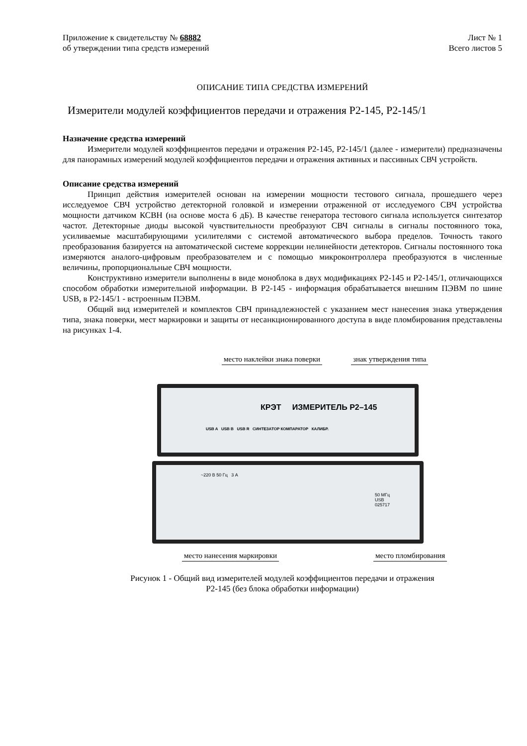Приложение к свидетельству № 68882
об утверждении типа средств измерений
Лист № 1
Всего листов 5
ОПИСАНИЕ ТИПА СРЕДСТВА ИЗМЕРЕНИЙ
Измерители модулей коэффициентов передачи и отражения Р2-145, Р2-145/1
Назначение средства измерений
Измерители модулей коэффициентов передачи и отражения Р2-145, Р2-145/1 (далее - измерители) предназначены для панорамных измерений модулей коэффициентов передачи и отражения активных и пассивных СВЧ устройств.
Описание средства измерений
Принцип действия измерителей основан на измерении мощности тестового сигнала, прошедшего через исследуемое СВЧ устройство детекторной головкой и измерении отраженной от исследуемого СВЧ устройства мощности датчиком КСВН (на основе моста 6 дБ). В качестве генератора тестового сигнала используется синтезатор частот. Детекторные диоды высокой чувствительности преобразуют СВЧ сигналы в сигналы постоянного тока, усиливаемые масштабирующими усилителями с системой автоматического выбора пределов. Точность такого преобразования базируется на автоматической системе коррекции нелинейности детекторов. Сигналы постоянного тока измеряются аналого-цифровым преобразователем и с помощью микроконтроллера преобразуются в численные величины, пропорциональные СВЧ мощности.
Конструктивно измерители выполнены в виде моноблока в двух модификациях Р2-145 и Р2-145/1, отличающихся способом обработки измерительной информации. В Р2-145 - информация обрабатывается внешним ПЭВМ по шине USB, в Р2-145/1 - встроенным ПЭВМ.
Общий вид измерителей и комплектов СВЧ принадлежностей с указанием мест нанесения знака утверждения типа, знака поверки, мест маркировки и защиты от несанкционированного доступа в виде пломбирования представлены на рисунках 1-4.
место наклейки знака поверки знак утверждения типа
КРЭТ ИЗМЕРИТЕЛЬ Р2–145
USB A USB B USB R СИНТЕЗАТОР КОМПАРАТОР КАЛИБР.
~220 В 50 Гц 3 А
50 МГц
USB
025717
место нанесения маркировки место пломбирования
Рисунок 1 - Общий вид измерителей модулей коэффициентов передачи и отражения
Р2-145 (без блока обработки информации)